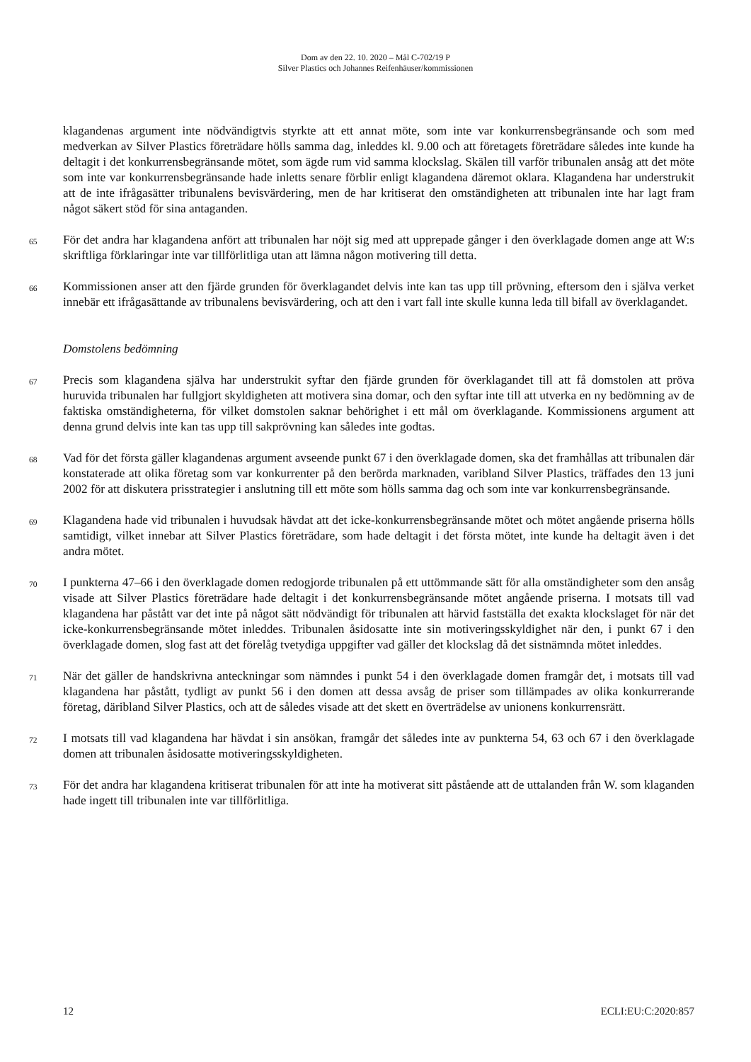Dom av den 22. 10. 2020 – Mål C-702/19 P
Silver Plastics och Johannes Reifenhäuser/kommissionen
klagandenas argument inte nödvändigtvis styrkte att ett annat möte, som inte var konkurrensbegränsande och som med medverkan av Silver Plastics företrädare hölls samma dag, inleddes kl. 9.00 och att företagets företrädare således inte kunde ha deltagit i det konkurrensbegränsande mötet, som ägde rum vid samma klockslag. Skälen till varför tribunalen ansåg att det möte som inte var konkurrensbegränsande hade inletts senare förblir enligt klagandena däremot oklara. Klagandena har understrukit att de inte ifrågasätter tribunalens bevisvärdering, men de har kritiserat den omständigheten att tribunalen inte har lagt fram något säkert stöd för sina antaganden.
65
För det andra har klagandena anfört att tribunalen har nöjt sig med att upprepade gånger i den överklagade domen ange att W:s skriftliga förklaringar inte var tillförlitliga utan att lämna någon motivering till detta.
66
Kommissionen anser att den fjärde grunden för överklagandet delvis inte kan tas upp till prövning, eftersom den i själva verket innebär ett ifrågasättande av tribunalens bevisvärdering, och att den i vart fall inte skulle kunna leda till bifall av överklagandet.
Domstolens bedömning
67
Precis som klagandena själva har understrukit syftar den fjärde grunden för överklagandet till att få domstolen att pröva huruvida tribunalen har fullgjort skyldigheten att motivera sina domar, och den syftar inte till att utverka en ny bedömning av de faktiska omständigheterna, för vilket domstolen saknar behörighet i ett mål om överklagande. Kommissionens argument att denna grund delvis inte kan tas upp till sakprövning kan således inte godtas.
68
Vad för det första gäller klagandenas argument avseende punkt 67 i den överklagade domen, ska det framhållas att tribunalen där konstaterade att olika företag som var konkurrenter på den berörda marknaden, varibland Silver Plastics, träffades den 13 juni 2002 för att diskutera prisstrategier i anslutning till ett möte som hölls samma dag och som inte var konkurrensbegränsande.
69
Klagandena hade vid tribunalen i huvudsak hävdat att det icke-konkurrensbegränsande mötet och mötet angående priserna hölls samtidigt, vilket innebar att Silver Plastics företrädare, som hade deltagit i det första mötet, inte kunde ha deltagit även i det andra mötet.
70
I punkterna 47–66 i den överklagade domen redogjorde tribunalen på ett uttömmande sätt för alla omständigheter som den ansåg visade att Silver Plastics företrädare hade deltagit i det konkurrensbegränsande mötet angående priserna. I motsats till vad klagandena har påstått var det inte på något sätt nödvändigt för tribunalen att härvid fastställa det exakta klockslaget för när det icke-konkurrensbegränsande mötet inleddes. Tribunalen åsidosatte inte sin motiveringsskyldighet när den, i punkt 67 i den överklagade domen, slog fast att det förelåg tvetydiga uppgifter vad gäller det klockslag då det sistnämnda mötet inleddes.
71
När det gäller de handskrivna anteckningar som nämndes i punkt 54 i den överklagade domen framgår det, i motsats till vad klagandena har påstått, tydligt av punkt 56 i den domen att dessa avsåg de priser som tillämpades av olika konkurrerande företag, däribland Silver Plastics, och att de således visade att det skett en överträdelse av unionens konkurrensrätt.
72
I motsats till vad klagandena har hävdat i sin ansökan, framgår det således inte av punkterna 54, 63 och 67 i den överklagade domen att tribunalen åsidosatte motiveringsskyldigheten.
73
För det andra har klagandena kritiserat tribunalen för att inte ha motiverat sitt påstående att de uttalanden från W. som klaganden hade ingett till tribunalen inte var tillförlitliga.
12 ECLI:EU:C:2020:857